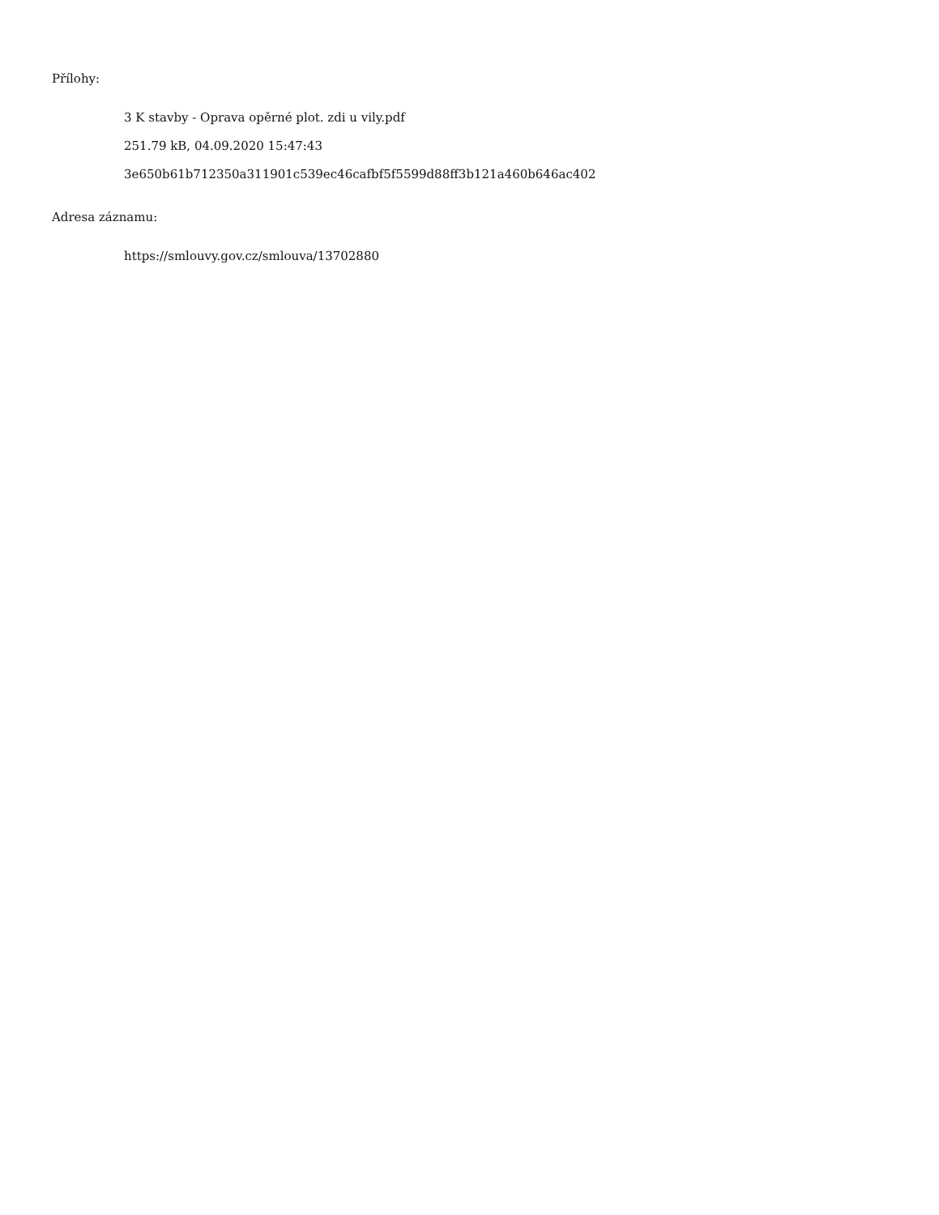Přílohy:
3 K stavby - Oprava opěrné plot. zdi u vily.pdf
251.79 kB, 04.09.2020 15:47:43
3e650b61b712350a311901c539ec46cafbf5f5599d88ff3b121a460b646ac402
Adresa záznamu:
https://smlouvy.gov.cz/smlouva/13702880